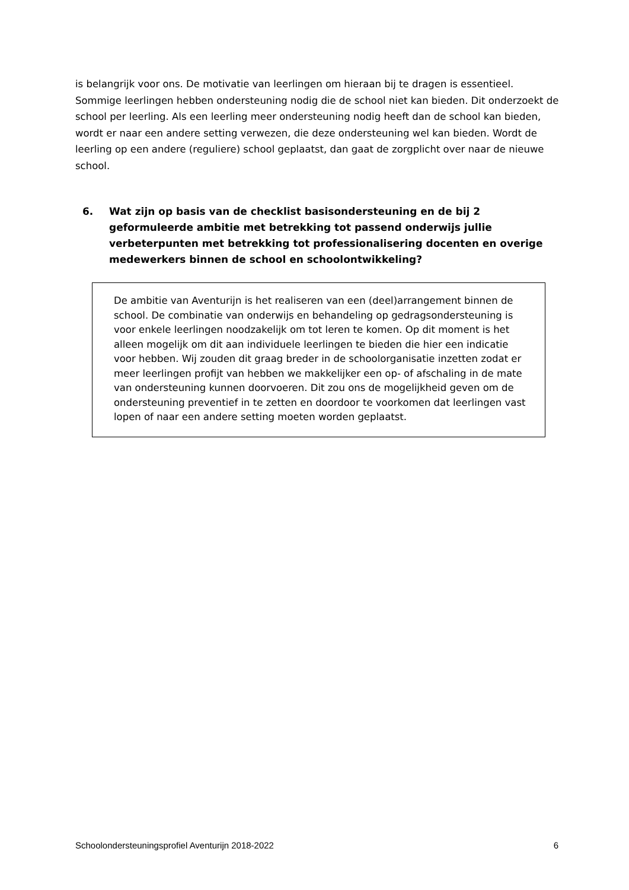is belangrijk voor ons. De motivatie van leerlingen om hieraan bij te dragen is essentieel. Sommige leerlingen hebben ondersteuning nodig die de school niet kan bieden. Dit onderzoekt de school per leerling. Als een leerling meer ondersteuning nodig heeft dan de school kan bieden, wordt er naar een andere setting verwezen, die deze ondersteuning wel kan bieden. Wordt de leerling op een andere (reguliere) school geplaatst, dan gaat de zorgplicht over naar de nieuwe school.
6. Wat zijn op basis van de checklist basisondersteuning en de bij 2 geformuleerde ambitie met betrekking tot passend onderwijs jullie verbeterpunten met betrekking tot professionalisering docenten en overige medewerkers binnen de school en schoolontwikkeling?
De ambitie van Aventurijn is het realiseren van een (deel)arrangement binnen de school. De combinatie van onderwijs en behandeling op gedragsondersteuning is voor enkele leerlingen noodzakelijk om tot leren te komen. Op dit moment is het alleen mogelijk om dit aan individuele leerlingen te bieden die hier een indicatie voor hebben. Wij zouden dit graag breder in de schoolorganisatie inzetten zodat er meer leerlingen profijt van hebben we makkelijker een op- of afschaling in de mate van ondersteuning kunnen doorvoeren. Dit zou ons de mogelijkheid geven om de ondersteuning preventief in te zetten en doordoor te voorkomen dat leerlingen vast lopen of naar een andere setting moeten worden geplaatst.
Schoolondersteuningsprofiel Aventurijn 2018-2022 6